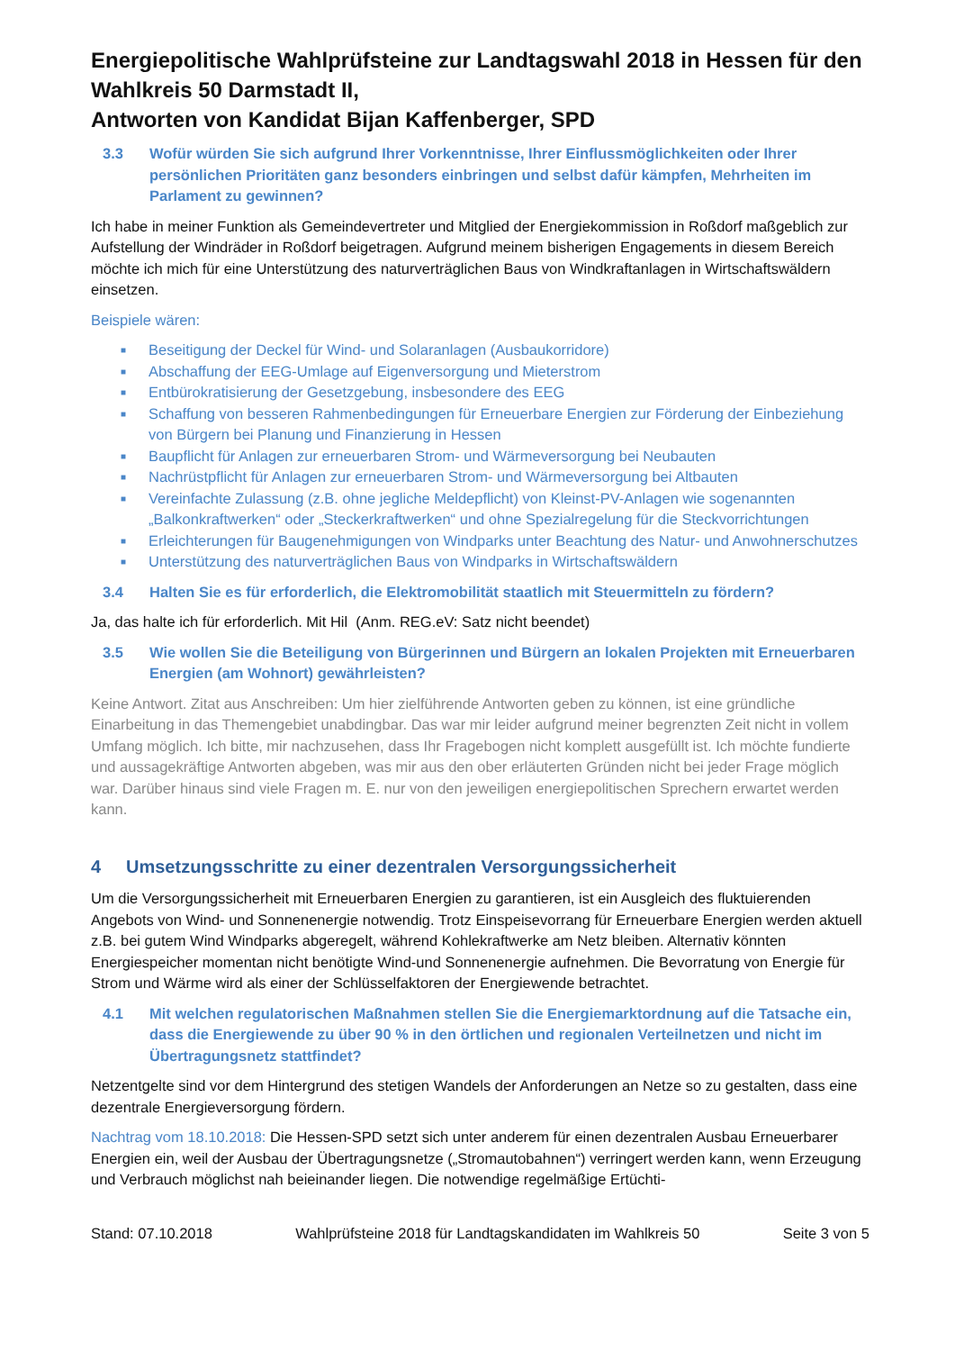Energiepolitische Wahlprüfsteine zur Landtagswahl 2018 in Hessen für den Wahlkreis 50 Darmstadt II,
Antworten von Kandidat Bijan Kaffenberger, SPD
3.3 Wofür würden Sie sich aufgrund Ihrer Vorkenntnisse, Ihrer Einflussmöglichkeiten oder Ihrer persönlichen Prioritäten ganz besonders einbringen und selbst dafür kämpfen, Mehrheiten im Parlament zu gewinnen?
Ich habe in meiner Funktion als Gemeindevertreter und Mitglied der Energiekommission in Roßdorf maßgeblich zur Aufstellung der Windräder in Roßdorf beigetragen. Aufgrund meinem bisherigen Engagements in diesem Bereich möchte ich mich für eine Unterstützung des naturverträglichen Baus von Windkraftanlagen in Wirtschaftswäldern einsetzen.
Beispiele wären:
■ Beseitigung der Deckel für Wind- und Solaranlagen (Ausbaukorridore)
■ Abschaffung der EEG-Umlage auf Eigenversorgung und Mieterstrom
■ Entbürokratisierung der Gesetzgebung, insbesondere des EEG
■ Schaffung von besseren Rahmenbedingungen für Erneuerbare Energien zur Förderung der Einbeziehung von Bürgern bei Planung und Finanzierung in Hessen
■ Baupflicht für Anlagen zur erneuerbaren Strom- und Wärmeversorgung bei Neubauten
■ Nachrüstpflicht für Anlagen zur erneuerbaren Strom- und Wärmeversorgung bei Altbauten
■ Vereinfachte Zulassung (z.B. ohne jegliche Meldepflicht) von Kleinst-PV-Anlagen wie sogenannten „Balkonkraftwerken“ oder „Steckerkraftwerken“ und ohne Spezialregelung für die Steckvorrichtungen
■ Erleichterungen für Baugenehmigungen von Windparks unter Beachtung des Natur- und Anwohnerschutzes
■ Unterstützung des naturverträglichen Baus von Windparks in Wirtschaftswäldern
3.4 Halten Sie es für erforderlich, die Elektromobilität staatlich mit Steuermitteln zu fördern?
Ja, das halte ich für erforderlich. Mit Hil (Anm. REG.eV: Satz nicht beendet)
3.5 Wie wollen Sie die Beteiligung von Bürgerinnen und Bürgern an lokalen Projekten mit Erneuerbaren Energien (am Wohnort) gewährleisten?
Keine Antwort. Zitat aus Anschreiben: Um hier zielführende Antworten geben zu können, ist eine gründliche Einarbeitung in das Themengebiet unabdingbar. Das war mir leider aufgrund meiner begrenzten Zeit nicht in vollem Umfang möglich. Ich bitte, mir nachzusehen, dass Ihr Fragebogen nicht komplett ausgefüllt ist. Ich möchte fundierte und aussagekräftige Antworten abgeben, was mir aus den ober erläuterten Gründen nicht bei jeder Frage möglich war. Darüber hinaus sind viele Fragen m. E. nur von den jeweiligen energiepolitischen Sprechern erwartet werden kann.
4 Umsetzungsschritte zu einer dezentralen Versorgungssicherheit
Um die Versorgungssicherheit mit Erneuerbaren Energien zu garantieren, ist ein Ausgleich des fluktuierenden Angebots von Wind- und Sonnenenergie notwendig. Trotz Einspeisevorrang für Erneuerbare Energien werden aktuell z.B. bei gutem Wind Windparks abgeregelt, während Kohlekraftwerke am Netz bleiben. Alternativ könnten Energiespeicher momentan nicht benötigte Wind-und Sonnenenergie aufnehmen. Die Bevorratung von Energie für Strom und Wärme wird als einer der Schlüsselfaktoren der Energiewende betrachtet.
4.1 Mit welchen regulatorischen Maßnahmen stellen Sie die Energiemarktordnung auf die Tatsache ein, dass die Energiewende zu über 90 % in den örtlichen und regionalen Verteilnetzen und nicht im Übertragungsnetz stattfindet?
Netzentgelte sind vor dem Hintergrund des stetigen Wandels der Anforderungen an Netze so zu gestalten, dass eine dezentrale Energieversorgung fördern.
Nachtrag vom 18.10.2018: Die Hessen-SPD setzt sich unter anderem für einen dezentralen Ausbau Erneuerbarer Energien ein, weil der Ausbau der Übertragungsnetze („Stromautobahnen“) verringert werden kann, wenn Erzeugung und Verbrauch möglichst nah beieinander liegen. Die notwendige regelmäßige Ertüchti-
Stand: 07.10.2018 Wahlprüfsteine 2018 für Landtagskandidaten im Wahlkreis 50 Seite 3 von 5